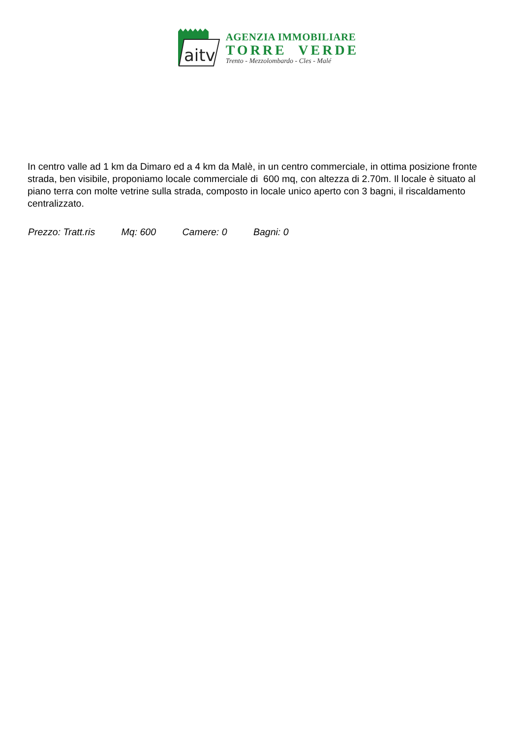aitv
AGENZIA IMMOBILIARE
TORRE VERDE
Trento - Mezzolombardo - Cles - Malé
In centro valle ad 1 km da Dimaro ed a 4 km da Malè, in un centro commerciale, in ottima posizione fronte strada, ben visibile, proponiamo locale commerciale di 600 mq, con altezza di 2.70m. Il locale è situato al piano terra con molte vetrine sulla strada, composto in locale unico aperto con 3 bagni, il riscaldamento centralizzato.
Prezzo: Tratt.ris Mq: 600 Camere: 0 Bagni: 0